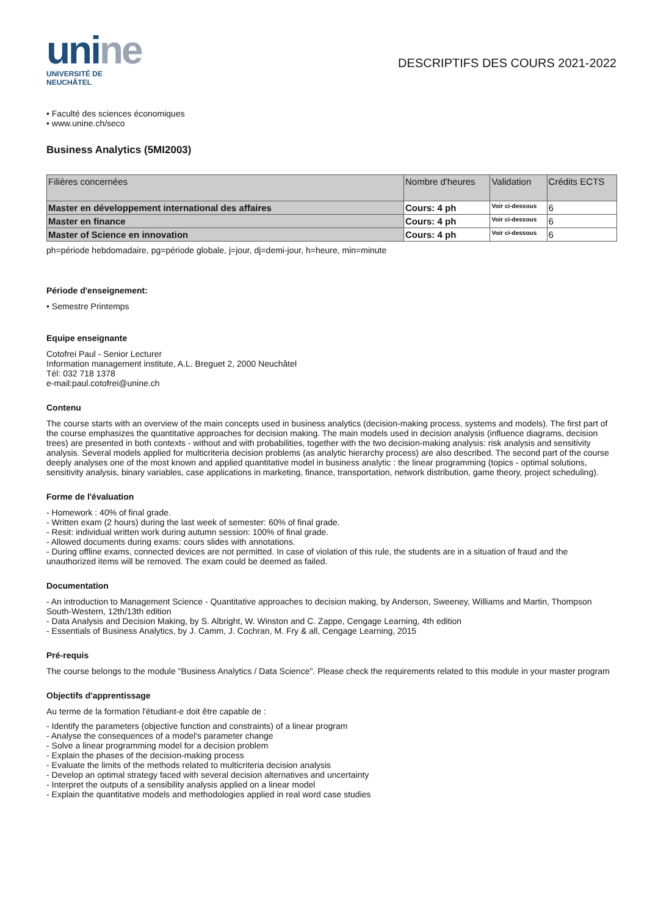unine
UNIVERSITÉ DE
NEUCHÂTEL
DESCRIPTIFS DES COURS 2021-2022
• Faculté des sciences économiques
• www.unine.ch/seco
Business Analytics (5MI2003)
| Filières concernées | Nombre d'heures | Validation | Crédits ECTS |
| --- | --- | --- | --- |
| Master en développement international des affaires | Cours: 4 ph | Voir ci-dessous | 6 |
| Master en finance | Cours: 4 ph | Voir ci-dessous | 6 |
| Master of Science en innovation | Cours: 4 ph | Voir ci-dessous | 6 |
ph=période hebdomadaire, pg=période globale, j=jour, dj=demi-jour, h=heure, min=minute
Période d'enseignement:
• Semestre Printemps
Equipe enseignante
Cotofrei Paul - Senior Lecturer
Information management institute, A.L. Breguet 2, 2000 Neuchâtel
Tél: 032 718 1378
e-mail:paul.cotofrei@unine.ch
Contenu
The course starts with an overview of the main concepts used in business analytics (decision-making process, systems and models). The first part of the course emphasizes the quantitative approaches for decision making. The main models used in decision analysis (influence diagrams, decision trees) are presented in both contexts - without and with probabilities, together with the two decision-making analysis: risk analysis and sensitivity analysis. Several models applied for multicriteria decision problems (as analytic hierarchy process) are also described. The second part of the course deeply analyses one of the most known and applied quantitative model in business analytic : the linear programming (topics - optimal solutions, sensitivity analysis, binary variables, case applications in marketing, finance, transportation, network distribution, game theory, project scheduling).
Forme de l'évaluation
- Homework : 40% of final grade.
- Written exam (2 hours) during the last week of semester: 60% of final grade.
- Resit: individual written work during autumn session: 100% of final grade.
- Allowed documents during exams: cours slides with annotations.
- During offline exams, connected devices are not permitted. In case of violation of this rule, the students are in a situation of fraud and the unauthorized items will be removed. The exam could be deemed as failed.
Documentation
- An introduction to Management Science - Quantitative approaches to decision making, by Anderson, Sweeney, Williams and Martin, Thompson South-Western, 12th/13th edition
- Data Analysis and Decision Making, by S. Albright, W. Winston and C. Zappe, Cengage Learning, 4th edition
- Essentials of Business Analytics, by J. Camm, J. Cochran, M. Fry & all, Cengage Learning, 2015
Pré-requis
The course belongs to the module "Business Analytics / Data Science". Please check the requirements related to this module in your master program
Objectifs d'apprentissage
Au terme de la formation l'étudiant-e doit être capable de :
- Identify the parameters (objective function and constraints) of a linear program
- Analyse the consequences of a model's parameter change
- Solve a linear programming model for a decision problem
- Explain the phases of the decision-making process
- Evaluate the limits of the methods related to multicriteria decision analysis
- Develop an optimal strategy faced with several decision alternatives and uncertainty
- Interpret the outputs of a sensibility analysis applied on a linear model
- Explain the quantitative models and methodologies applied in real word case studies